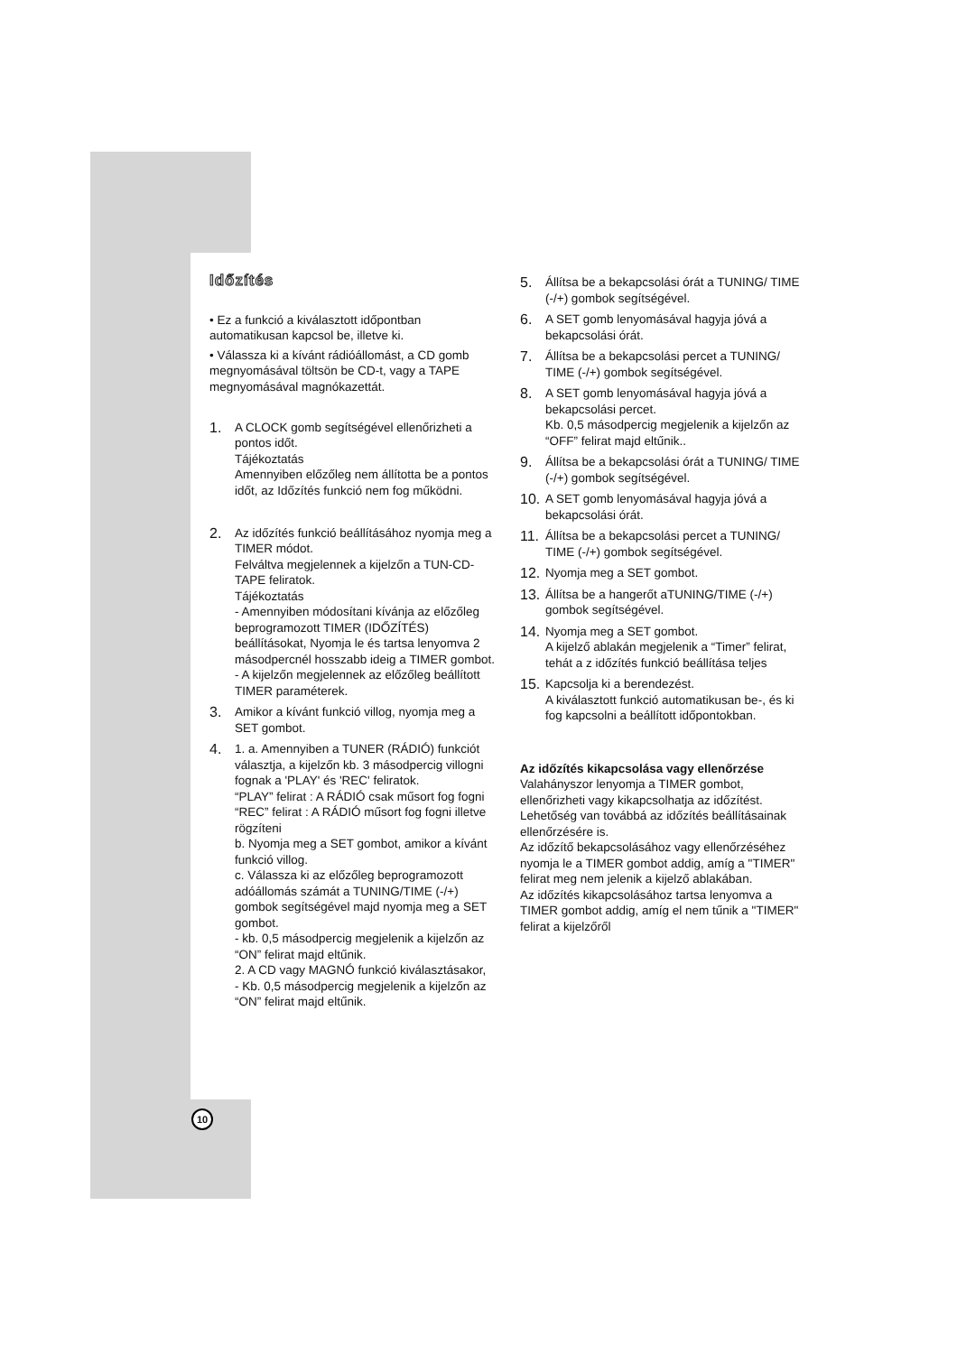Időzítés
• Ez a funkció a kiválasztott időpontban automatikusan kapcsol be, illetve ki.
• Válassza ki a kívánt rádióállomást, a CD gomb megnyomásával töltsön be CD-t, vagy a TAPE megnyomásával magnókazettát.
1.
A CLOCK gomb segítségével ellenőrizheti a pontos időt.
Tájékoztatás
Amennyiben előzőleg nem állította be a pontos időt, az Időzítés funkció nem fog működni.
2.
Az időzítés funkció beállításához nyomja meg a TIMER módot.
Felváltva megjelennek a kijelzőn a TUN-CD-TAPE feliratok.
Tájékoztatás
- Amennyiben módosítani kívánja az előzőleg beprogramozott TIMER (IDŐZÍTÉS) beállításokat, Nyomja le és tartsa lenyomva 2 másodpercnél hosszabb ideig a TIMER gombot.
- A kijelzőn megjelennek az előzőleg beállított TIMER paraméterek.
3.
Amikor a kívánt funkció villog, nyomja meg a SET gombot.
4.
1. a. Amennyiben a TUNER (RÁDIÓ) funkciót választja, a kijelzőn kb. 3 másodpercig villogni fognak a 'PLAY' és 'REC' feliratok.
“PLAY” felirat : A RÁDIÓ csak műsort fog fogni
“REC” felirat : A RÁDIÓ műsort fog fogni illetve rögzíteni
b. Nyomja meg a SET gombot, amikor a kívánt funkció villog.
c. Válassza ki az előzőleg beprogramozott adóállomás számát a TUNING/TIME (-/+) gombok segítségével majd nyomja meg a SET gombot.
- kb. 0,5 másodpercig megjelenik a kijelzőn az “ON” felirat majd eltűnik.
2. A CD vagy MAGNÓ funkció kiválasztásakor,
- Kb. 0,5 másodpercig megjelenik a kijelzőn az “ON” felirat majd eltűnik.
5.
Állítsa be a bekapcsolási órát a TUNING/ TIME (-/+) gombok segítségével.
6.
A SET gomb lenyomásával hagyja jóvá a bekapcsolási órát.
7.
Állítsa be a bekapcsolási percet a TUNING/ TIME (-/+) gombok segítségével.
8.
A SET gomb lenyomásával hagyja jóvá a bekapcsolási percet.
Kb. 0,5 másodpercig megjelenik a kijelzőn az “OFF” felirat majd eltűnik..
9.
Állítsa be a bekapcsolási órát a TUNING/ TIME (-/+) gombok segítségével.
10.
A SET gomb lenyomásával hagyja jóvá a bekapcsolási órát.
11.
Állítsa be a bekapcsolási percet a TUNING/ TIME (-/+) gombok segítségével.
12.
Nyomja meg a SET gombot.
13.
Állítsa be a hangerőt aTUNING/TIME (-/+) gombok segítségével.
14.
Nyomja meg a SET gombot.
A kijelző ablakán megjelenik a “Timer” felirat, tehát a z időzítés funkció beállítása teljes
15.
Kapcsolja ki a berendezést.
A kiválasztott funkció automatikusan be-, és ki fog kapcsolni a beállított időpontokban.
Az időzítés kikapcsolása vagy ellenőrzése
Valahányszor lenyomja a TIMER gombot, ellenőrizheti vagy kikapcsolhatja az időzítést. Lehetőség van továbbá az időzítés beállításainak ellenőrzésére is.
Az időzítő bekapcsolásához vagy ellenőrzéséhez nyomja le a TIMER gombot addig, amíg a "TIMER" felirat meg nem jelenik a kijelző ablakában.
Az időzítés kikapcsolásához tartsa lenyomva a TIMER gombot addig, amíg el nem tűnik a "TIMER" felirat a kijelzőről
10